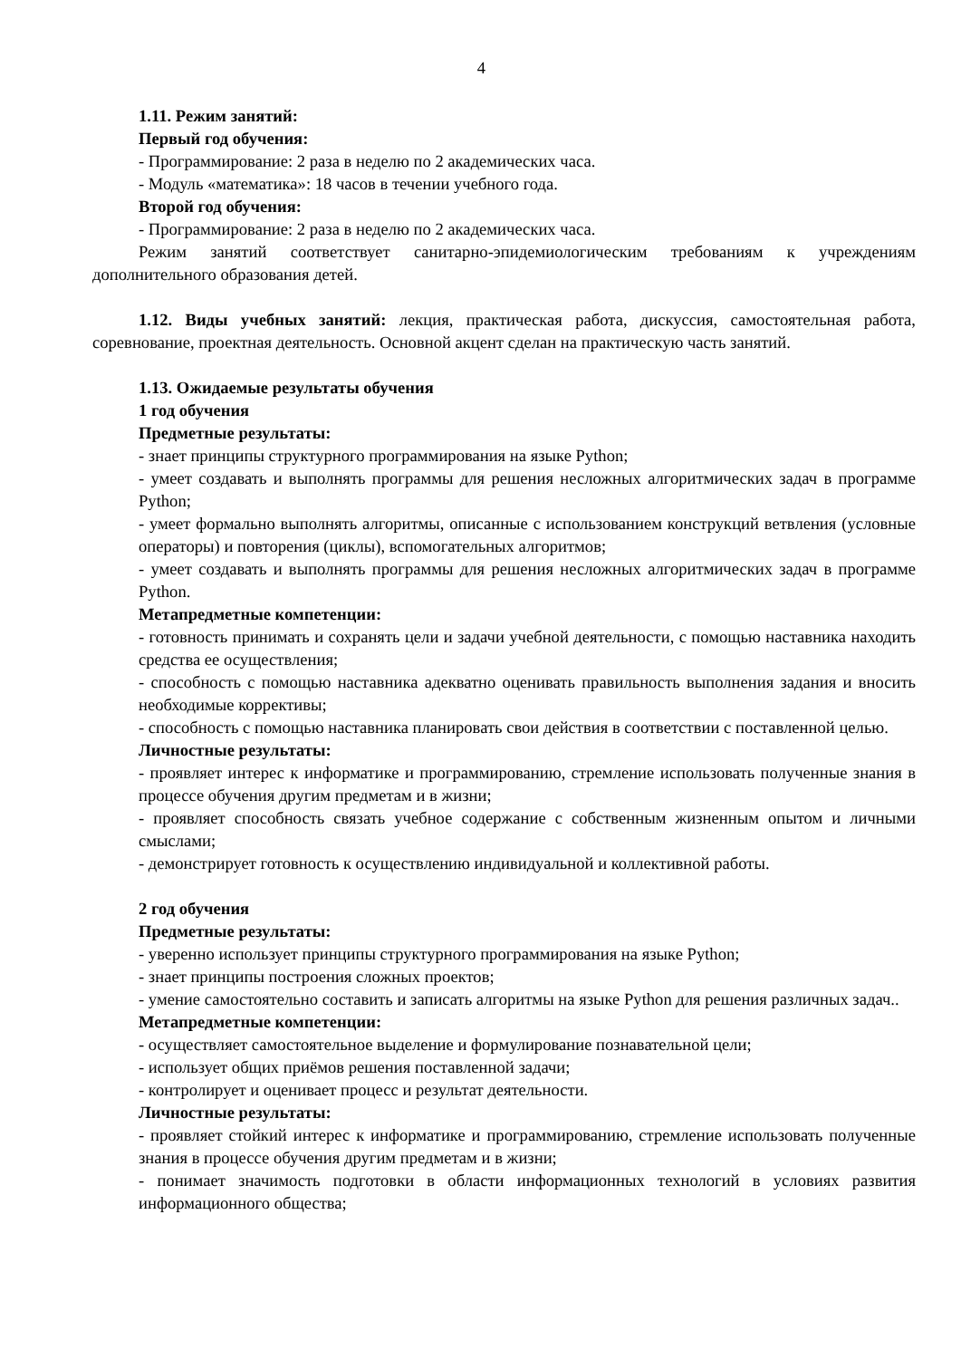4
1.11. Режим занятий:
Первый год обучения:
- Программирование: 2 раза в неделю по 2 академических часа.
- Модуль «математика»: 18 часов в течении учебного года.
Второй год обучения:
- Программирование: 2 раза в неделю по 2 академических часа.
Режим занятий соответствует санитарно-эпидемиологическим требованиям к учреждениям дополнительного образования детей.
1.12. Виды учебных занятий: лекция, практическая работа, дискуссия, самостоятельная работа, соревнование, проектная деятельность. Основной акцент сделан на практическую часть занятий.
1.13. Ожидаемые результаты обучения
1 год обучения
Предметные результаты:
- знает принципы структурного программирования на языке Python;
- умеет создавать и выполнять программы для решения несложных алгоритмических задач в программе Python;
- умеет формально выполнять алгоритмы, описанные с использованием конструкций ветвления (условные операторы) и повторения (циклы), вспомогательных алгоритмов;
- умеет создавать и выполнять программы для решения несложных алгоритмических задач в программе Python.
Метапредметные компетенции:
- готовность принимать и сохранять цели и задачи учебной деятельности, с помощью наставника находить средства ее осуществления;
- способность с помощью наставника адекватно оценивать правильность выполнения задания и вносить необходимые коррективы;
- способность с помощью наставника планировать свои действия в соответствии с поставленной целью.
Личностные результаты:
- проявляет интерес к информатике и программированию, стремление использовать полученные знания в процессе обучения другим предметам и в жизни;
- проявляет способность связать учебное содержание с собственным жизненным опытом и личными смыслами;
- демонстрирует готовность к осуществлению индивидуальной и коллективной работы.
2 год обучения
Предметные результаты:
- уверенно использует принципы структурного программирования на языке Python;
- знает принципы построения сложных проектов;
- умение самостоятельно составить и записать алгоритмы на языке Python для решения различных задач..
Метапредметные компетенции:
- осуществляет самостоятельное выделение и формулирование познавательной цели;
- использует общих приёмов решения поставленной задачи;
- контролирует и оценивает процесс и результат деятельности.
Личностные результаты:
- проявляет стойкий интерес к информатике и программированию, стремление использовать полученные знания в процессе обучения другим предметам и в жизни;
- понимает значимость подготовки в области информационных технологий в условиях развития информационного общества;